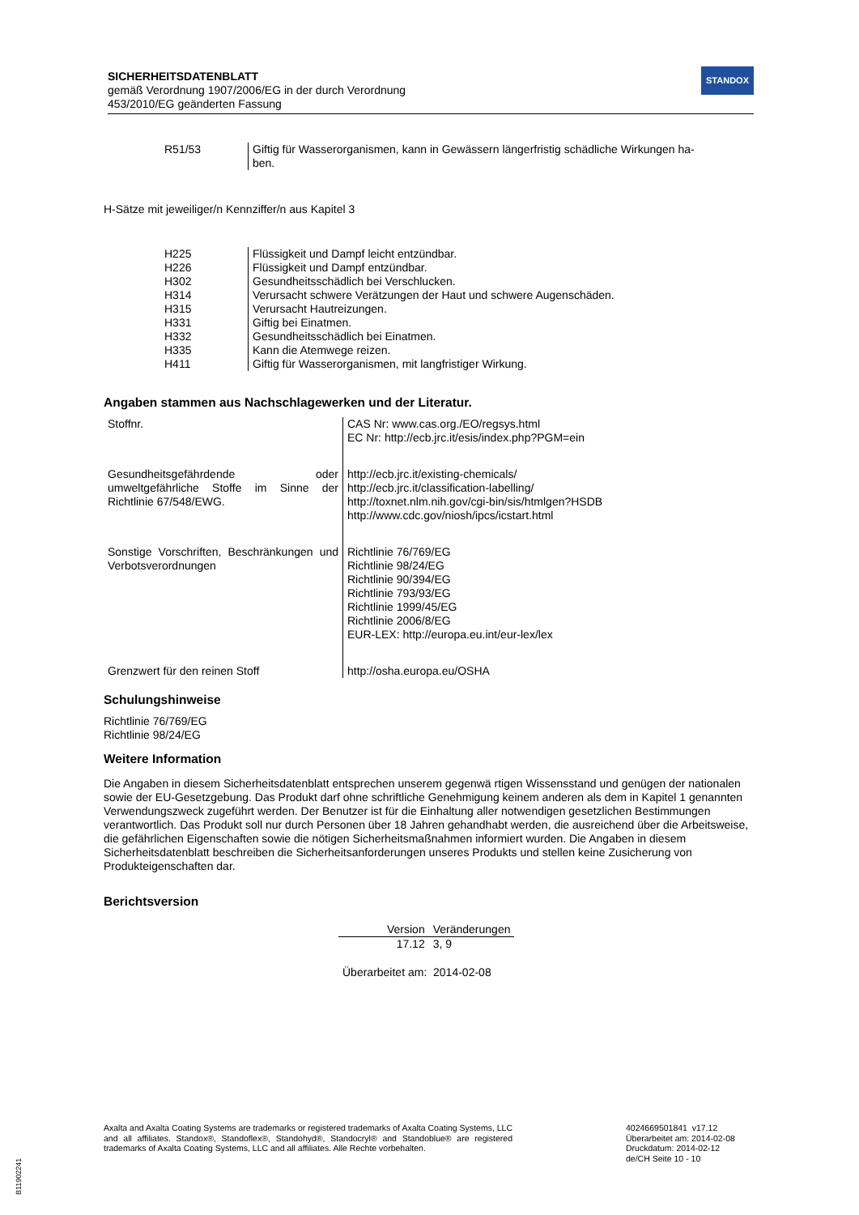SICHERHEITSDATENBLATT
gemäß Verordnung 1907/2006/EG in der durch Verordnung
453/2010/EG geänderten Fassung
STANDOX
| R51/53 | Giftig für Wasserorganismen, kann in Gewässern längerfristig schädliche Wirkungen ha- ben. |
H-Sätze mit jeweiliger/n Kennziffer/n aus Kapitel 3
| H225 | Flüssigkeit und Dampf leicht entzündbar. |
| H226 | Flüssigkeit und Dampf entzündbar. |
| H302 | Gesundheitsschädlich bei Verschlucken. |
| H314 | Verursacht schwere Verätzungen der Haut und schwere Augenschäden. |
| H315 | Verursacht Hautreizungen. |
| H331 | Giftig bei Einatmen. |
| H332 | Gesundheitsschädlich bei Einatmen. |
| H335 | Kann die Atemwege reizen. |
| H411 | Giftig für Wasserorganismen, mit langfristiger Wirkung. |
Angaben stammen aus Nachschlagewerken und der Literatur.
| Stoffnr. | CAS Nr: www.cas.org./EO/regsys.html EC Nr: http://ecb.jrc.it/esis/index.php?PGM=ein |
| Gesundheitsgefährdende oder umweltgefährliche Stoffe im Sinne der Richtlinie 67/548/EWG. | http://ecb.jrc.it/existing-chemicals/ http://ecb.jrc.it/classification-labelling/ http://toxnet.nlm.nih.gov/cgi-bin/sis/htmlgen?HSDB http://www.cdc.gov/niosh/ipcs/icstart.html |
| Sonstige Vorschriften, Beschränkungen und Verbotsverordnungen | Richtlinie 76/769/EG Richtlinie 98/24/EG Richtlinie 90/394/EG Richtlinie 793/93/EG Richtlinie 1999/45/EG Richtlinie 2006/8/EG EUR-LEX: http://europa.eu.int/eur-lex/lex |
| Grenzwert für den reinen Stoff | http://osha.europa.eu/OSHA |
Schulungshinweise
Richtlinie 76/769/EG
Richtlinie 98/24/EG
Weitere Information
Die Angaben in diesem Sicherheitsdatenblatt entsprechen unserem gegenwä rtigen Wissensstand und genügen der nationalen sowie der EU-Gesetzgebung. Das Produkt darf ohne schriftliche Genehmigung keinem anderen als dem in Kapitel 1 genannten Verwendungszweck zugeführt werden. Der Benutzer ist für die Einhaltung aller notwendigen gesetzlichen Bestimmungen verantwortlich. Das Produkt soll nur durch Personen über 18 Jahren gehandhabt werden, die ausreichend über die Arbeitsweise, die gefährlichen Eigenschaften sowie die nötigen Sicherheitsmaßnahmen informiert wurden. Die Angaben in diesem Sicherheitsdatenblatt beschreiben die Sicherheitsanforderungen unseres Produkts und stellen keine Zusicherung von Produkteigenschaften dar.
Berichtsversion
| Version | Veränderungen |
| --- | --- |
| 17.12 | 3, 9 |
Überarbeitet am: 2014-02-08
Axalta and Axalta Coating Systems are trademarks or registered trademarks of Axalta Coating Systems, LLC and all affiliates. Standox®, Standoflex®, Standohyd®, Standocryl® and Standoblue® are registered trademarks of Axalta Coating Systems, LLC and all affiliates. Alle Rechte vorbehalten.
4024669501841 v17.12
Überarbeitet am: 2014-02-08
Druckdatum: 2014-02-12
de/CH Seite 10 - 10
B11902241